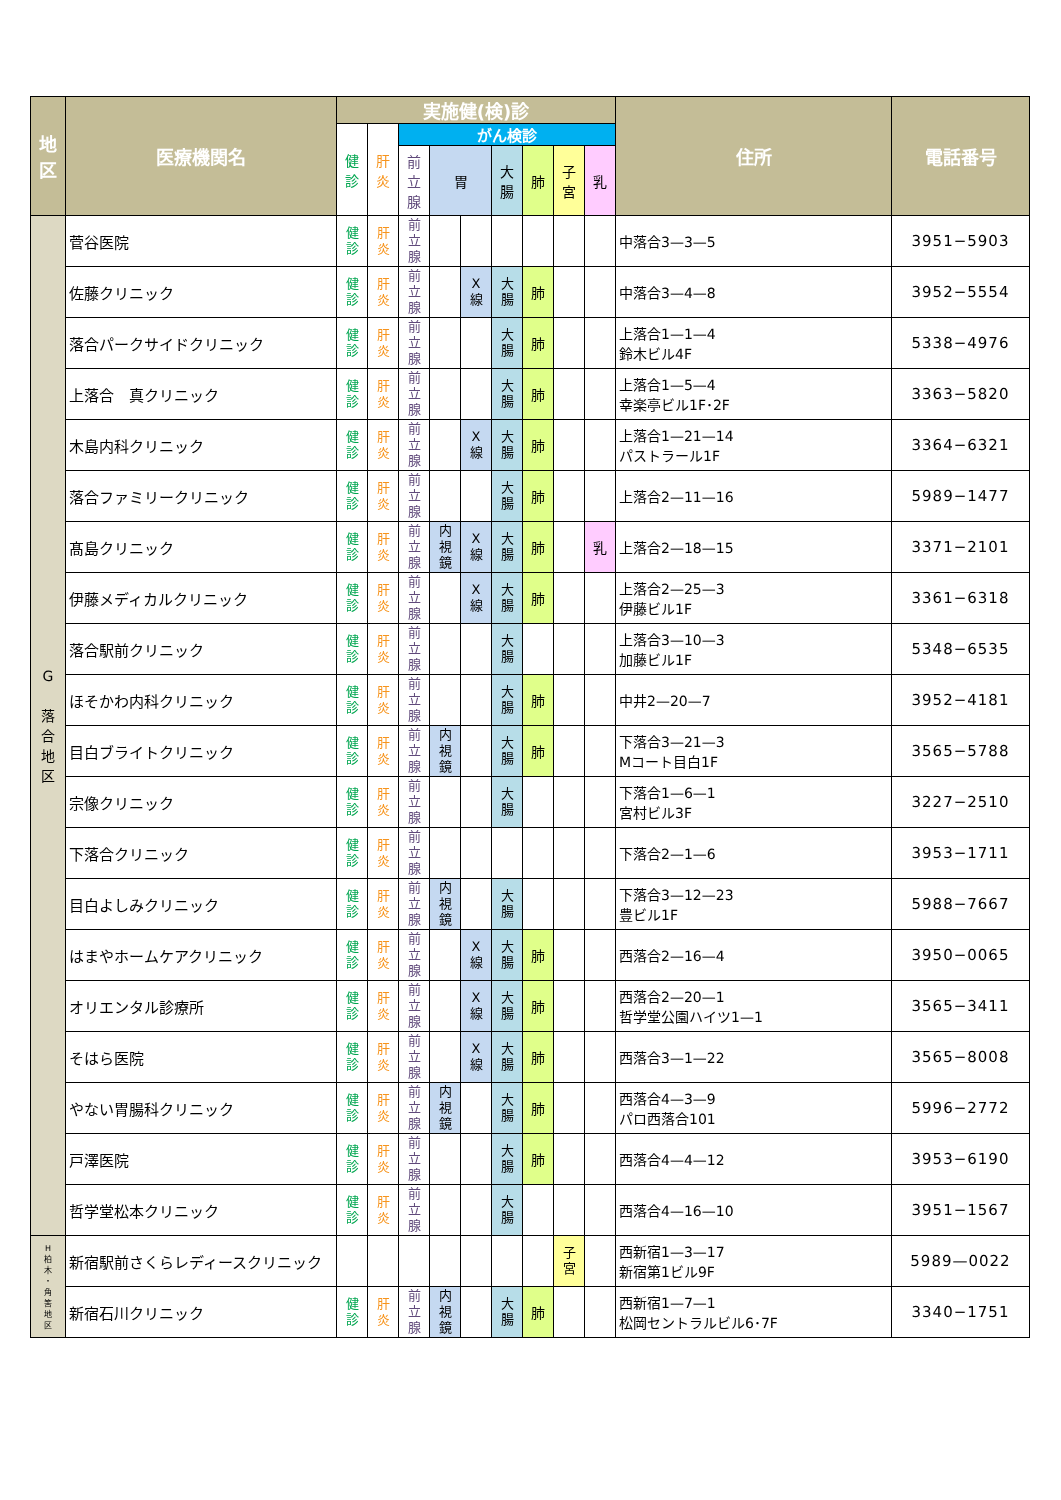| 地 区 | 医療機関名 | 実施健(検)診 | | | | | | | | | 住所 | 電話番号 |
| --- | --- | --- | --- | --- | --- | --- | --- | --- | --- | --- | --- | --- |
| | | 健 診 | 肝 炎 | がん検診 | | | | | | | | |
| | | | | 前 立 腺 | 胃 | | 大 腸 | 肺 | 子 宮 | 乳 | | |
| G 落 合 地 区 | 菅谷医院 | 健 診 | 肝 炎 | 前 立 腺 | | | | | | | 中落合3—3—5 | 3951−5903 |
| | 佐藤クリニック | 健 診 | 肝 炎 | 前 立 腺 | | X 線 | 大 腸 | 肺 | | | 中落合3—4—8 | 3952−5554 |
| | 落合パークサイドクリニック | 健 診 | 肝 炎 | 前 立 腺 | | | 大 腸 | 肺 | | | 上落合1—1—4 鈴木ビル4F | 5338−4976 |
| | 上落合 真クリニック | 健 診 | 肝 炎 | 前 立 腺 | | | 大 腸 | 肺 | | | 上落合1—5—4 幸楽亭ビル1F･2F | 3363−5820 |
| | 木島内科クリニック | 健 診 | 肝 炎 | 前 立 腺 | | X 線 | 大 腸 | 肺 | | | 上落合1—21—14 パストラール1F | 3364−6321 |
| | 落合ファミリークリニック | 健 診 | 肝 炎 | 前 立 腺 | | | 大 腸 | 肺 | | | 上落合2—11—16 | 5989−1477 |
| | 髙島クリニック | 健 診 | 肝 炎 | 前 立 腺 | 内 視 鏡 | X 線 | 大 腸 | 肺 | | 乳 | 上落合2—18—15 | 3371−2101 |
| | 伊藤メディカルクリニック | 健 診 | 肝 炎 | 前 立 腺 | | X 線 | 大 腸 | 肺 | | | 上落合2—25—3 伊藤ビル1F | 3361−6318 |
| | 落合駅前クリニック | 健 診 | 肝 炎 | 前 立 腺 | | | 大 腸 | | | | 上落合3—10—3 加藤ビル1F | 5348−6535 |
| | ほそかわ内科クリニック | 健 診 | 肝 炎 | 前 立 腺 | | | 大 腸 | 肺 | | | 中井2—20—7 | 3952−4181 |
| | 目白ブライトクリニック | 健 診 | 肝 炎 | 前 立 腺 | 内 視 鏡 | | 大 腸 | 肺 | | | 下落合3—21—3 Mコート目白1F | 3565−5788 |
| | 宗像クリニック | 健 診 | 肝 炎 | 前 立 腺 | | | 大 腸 | | | | 下落合1—6—1 宮村ビル3F | 3227−2510 |
| | 下落合クリニック | 健 診 | 肝 炎 | 前 立 腺 | | | | | | | 下落合2—1—6 | 3953−1711 |
| | 目白よしみクリニック | 健 診 | 肝 炎 | 前 立 腺 | 内 視 鏡 | | 大 腸 | | | | 下落合3—12—23 豊ビル1F | 5988−7667 |
| | はまやホームケアクリニック | 健 診 | 肝 炎 | 前 立 腺 | | X 線 | 大 腸 | 肺 | | | 西落合2—16—4 | 3950−0065 |
| | オリエンタル診療所 | 健 診 | 肝 炎 | 前 立 腺 | | X 線 | 大 腸 | 肺 | | | 西落合2—20—1 哲学堂公園ハイツ1—1 | 3565−3411 |
| | そはら医院 | 健 診 | 肝 炎 | 前 立 腺 | | X 線 | 大 腸 | 肺 | | | 西落合3—1—22 | 3565−8008 |
| | やない胃腸科クリニック | 健 診 | 肝 炎 | 前 立 腺 | 内 視 鏡 | | 大 腸 | 肺 | | | 西落合4—3—9 パロ西落合101 | 5996−2772 |
| | 戸澤医院 | 健 診 | 肝 炎 | 前 立 腺 | | | 大 腸 | 肺 | | | 西落合4—4—12 | 3953−6190 |
| | 哲学堂松本クリニック | 健 診 | 肝 炎 | 前 立 腺 | | | 大 腸 | | | | 西落合4—16—10 | 3951−1567 |
| H 柏 木 ・ 角 筈 地 区 | 新宿駅前さくらレディースクリニック | | | | | | | | 子 宮 | | 西新宿1—3—17 新宿第1ビル9F | 5989—0022 |
| | 新宿石川クリニック | 健 診 | 肝 炎 | 前 立 腺 | 内 視 鏡 | | 大 腸 | 肺 | | | 西新宿1—7—1 松岡セントラルビル6･7F | 3340−1751 |